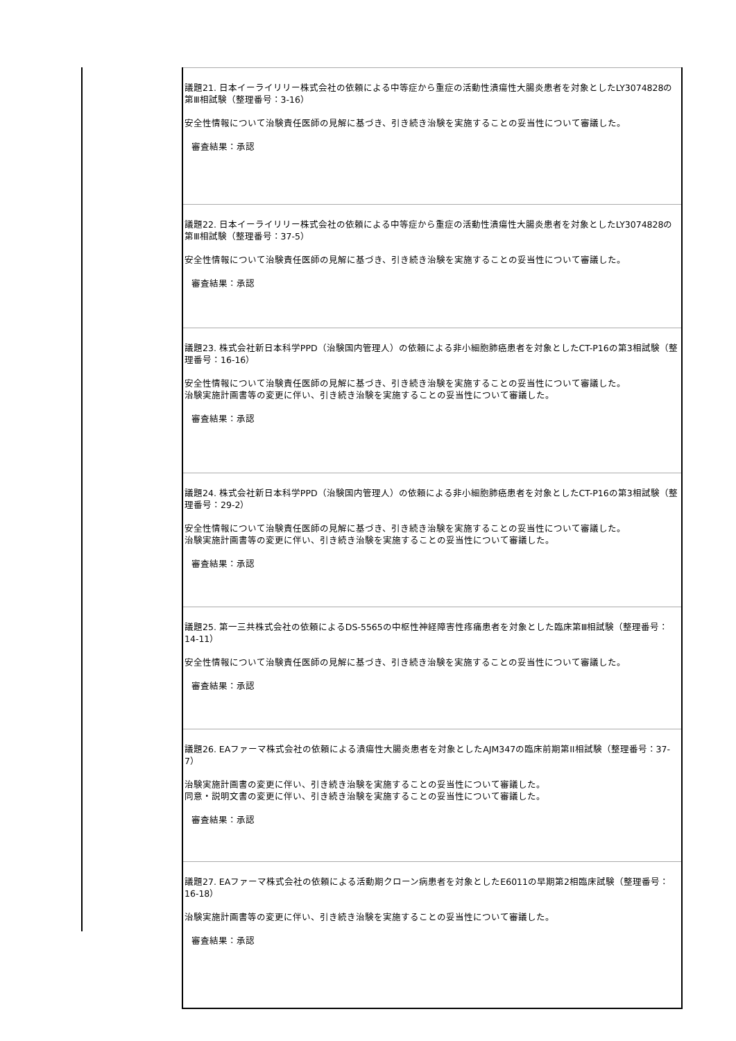| 議題21. 日本イーライリリー株式会社の依頼による中等症から重症の活動性潰瘍性大腸炎患者を対象としたLY3074828の第Ⅲ相試験（整理番号：3-16） 安全性情報について治験責任医師の見解に基づき、引き続き治験を実施することの妥当性について審議した。 審査結果：承認 |
| 議題22. 日本イーライリリー株式会社の依頼による中等症から重症の活動性潰瘍性大腸炎患者を対象としたLY3074828の第Ⅲ相試験（整理番号：37-5） 安全性情報について治験責任医師の見解に基づき、引き続き治験を実施することの妥当性について審議した。 審査結果：承認 |
| 議題23. 株式会社新日本科学PPD（治験国内管理人）の依頼による非小細胞肺癌患者を対象としたCT-P16の第3相試験（整理番号：16-16） 安全性情報について治験責任医師の見解に基づき、引き続き治験を実施することの妥当性について審議した。 治験実施計画書等の変更に伴い、引き続き治験を実施することの妥当性について審議した。 審査結果：承認 |
| 議題24. 株式会社新日本科学PPD（治験国内管理人）の依頼による非小細胞肺癌患者を対象としたCT-P16の第3相試験（整理番号：29-2） 安全性情報について治験責任医師の見解に基づき、引き続き治験を実施することの妥当性について審議した。 治験実施計画書等の変更に伴い、引き続き治験を実施することの妥当性について審議した。 審査結果：承認 |
| 議題25. 第一三共株式会社の依頼によるDS-5565の中枢性神経障害性疼痛患者を対象とした臨床第Ⅲ相試験（整理番号：14-11） 安全性情報について治験責任医師の見解に基づき、引き続き治験を実施することの妥当性について審議した。 審査結果：承認 |
| 議題26. EAファーマ株式会社の依頼による潰瘍性大腸炎患者を対象としたAJM347の臨床前期第II相試験（整理番号：37-7） 治験実施計画書の変更に伴い、引き続き治験を実施することの妥当性について審議した。 同意・説明文書の変更に伴い、引き続き治験を実施することの妥当性について審議した。 審査結果：承認 |
| 議題27. EAファーマ株式会社の依頼による活動期クローン病患者を対象としたE6011の早期第2相臨床試験（整理番号：16-18） 治験実施計画書等の変更に伴い、引き続き治験を実施することの妥当性について審議した。 審査結果：承認 |